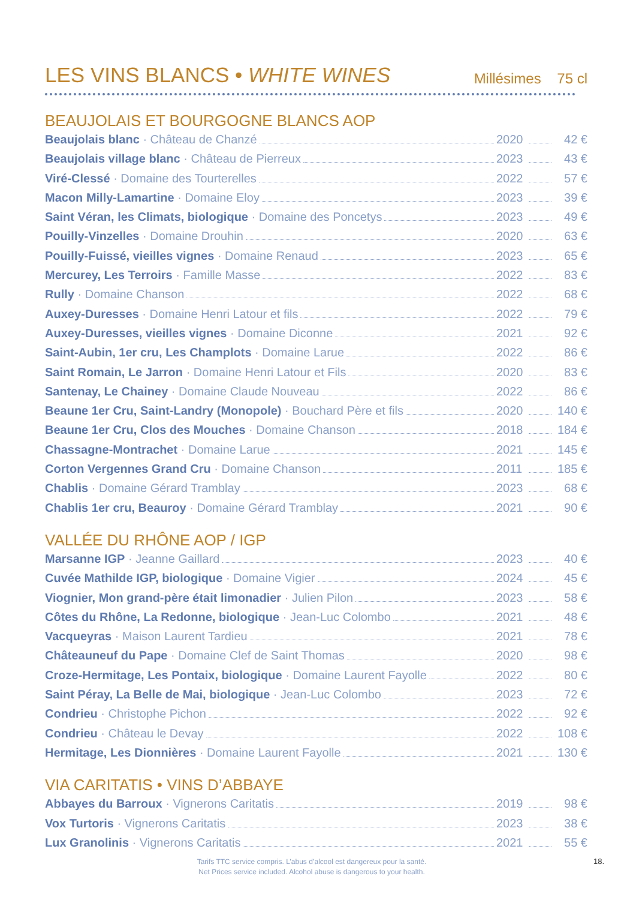LES VINS BLANCS • WHITE WINES
Millésimes 75 cl
BEAUJOLAIS ET BOURGOGNE BLANCS AOP
Beaujolais blanc · Château de Chanzé 2020 42 €
Beaujolais village blanc · Château de Pierreux 2023 43 €
Viré-Clessé · Domaine des Tourterelles 2022 57 €
Macon Milly-Lamartine · Domaine Eloy 2023 39 €
Saint Véran, les Climats, biologique · Domaine des Poncetys 2023 49 €
Pouilly-Vinzelles · Domaine Drouhin 2020 63 €
Pouilly-Fuissé, vieilles vignes · Domaine Renaud 2023 65 €
Mercurey, Les Terroirs · Famille Masse 2022 83 €
Rully · Domaine Chanson 2022 68 €
Auxey-Duresses · Domaine Henri Latour et fils 2022 79 €
Auxey-Duresses, vieilles vignes · Domaine Diconne 2021 92 €
Saint-Aubin, 1er cru, Les Champlots · Domaine Larue 2022 86 €
Saint Romain, Le Jarron · Domaine Henri Latour et Fils 2020 83 €
Santenay, Le Chainey · Domaine Claude Nouveau 2022 86 €
Beaune 1er Cru, Saint-Landry (Monopole) · Bouchard Père et fils 2020 140 €
Beaune 1er Cru, Clos des Mouches · Domaine Chanson 2018 184 €
Chassagne-Montrachet · Domaine Larue 2021 145 €
Corton Vergennes Grand Cru · Domaine Chanson 2011 185 €
Chablis · Domaine Gérard Tramblay 2023 68 €
Chablis 1er cru, Beauroy · Domaine Gérard Tramblay 2021 90 €
VALLÉE DU RHÔNE AOP / IGP
Marsanne IGP · Jeanne Gaillard 2023 40 €
Cuvée Mathilde IGP, biologique · Domaine Vigier 2024 45 €
Viognier, Mon grand-père était limonadier · Julien Pilon 2023 58 €
Côtes du Rhône, La Redonne, biologique · Jean-Luc Colombo 2021 48 €
Vacqueyras · Maison Laurent Tardieu 2021 78 €
Châteauneuf du Pape · Domaine Clef de Saint Thomas 2020 98 €
Croze-Hermitage, Les Pontaix, biologique · Domaine Laurent Fayolle 2022 80 €
Saint Péray, La Belle de Mai, biologique · Jean-Luc Colombo 2023 72 €
Condrieu · Christophe Pichon 2022 92 €
Condrieu · Château le Devay 2022 108 €
Hermitage, Les Dionnières · Domaine Laurent Fayolle 2021 130 €
VIA CARITATIS • VINS D’ABBAYE
Abbayes du Barroux · Vignerons Caritatis 2019 98 €
Vox Turtoris · Vignerons Caritatis 2023 38 €
Lux Granolinis · Vignerons Caritatis 2021 55 €
Tarifs TTC service compris. L’abus d’alcool est dangereux pour la santé.
Net Prices service included. Alcohol abuse is dangerous to your health.
18.